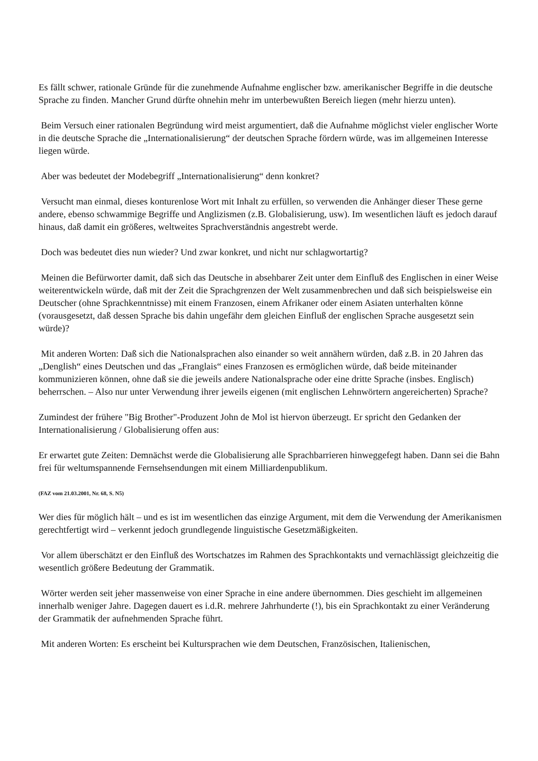Es fällt schwer, rationale Gründe für die zunehmende Aufnahme englischer bzw. amerikanischer Begriffe in die deutsche Sprache zu finden. Mancher Grund dürfte ohnehin mehr im unterbewußten Bereich liegen (mehr hierzu unten).
Beim Versuch einer rationalen Begründung wird meist argumentiert, daß die Aufnahme möglichst vieler englischer Worte in die deutsche Sprache die „Internationalisierung“ der deutschen Sprache fördern würde, was im allgemeinen Interesse liegen würde.
Aber was bedeutet der Modebegriff „Internationalisierung“ denn konkret?
Versucht man einmal, dieses konturenlose Wort mit Inhalt zu erfüllen, so verwenden die Anhänger dieser These gerne andere, ebenso schwammige Begriffe und Anglizismen (z.B. Globalisierung, usw). Im wesentlichen läuft es jedoch darauf hinaus, daß damit ein größeres, weltweites Sprachverständnis angestrebt werde.
Doch was bedeutet dies nun wieder? Und zwar konkret, und nicht nur schlagwortartig?
Meinen die Befürworter damit, daß sich das Deutsche in absehbarer Zeit unter dem Einfluß des Englischen in einer Weise weiterentwickeln würde, daß mit der Zeit die Sprachgrenzen der Welt zusammenbrechen und daß sich beispielsweise ein Deutscher (ohne Sprachkenntnisse) mit einem Franzosen, einem Afrikaner oder einem Asiaten unterhalten könne (vorausgesetzt, daß dessen Sprache bis dahin ungefähr dem gleichen Einfluß der englischen Sprache ausgesetzt sein würde)?
Mit anderen Worten: Daß sich die Nationalsprachen also einander so weit annähern würden, daß z.B. in 20 Jahren das „Denglish“ eines Deutschen und das „Franglais“ eines Franzosen es ermöglichen würde, daß beide miteinander kommunizieren können, ohne daß sie die jeweils andere Nationalsprache oder eine dritte Sprache (insbes. Englisch) beherrschen. – Also nur unter Verwendung ihrer jeweils eigenen (mit englischen Lehnwörtern angereicherten) Sprache?
Zumindest der frühere "Big Brother"-Produzent John de Mol ist hiervon überzeugt. Er spricht den Gedanken der Internationalisierung / Globalisierung offen aus:
Er erwartet gute Zeiten: Demnächst werde die Globalisierung alle Sprachbarrieren hinweggefegt haben. Dann sei die Bahn frei für weltumspannende Fernsehsendungen mit einem Milliardenpublikum.
(FAZ vom 21.03.2001, Nr. 68, S. N5)
Wer dies für möglich hält – und es ist im wesentlichen das einzige Argument, mit dem die Verwendung der Amerikanismen gerechtfertigt wird – verkennt jedoch grundlegende linguistische Gesetzmäßigkeiten.
Vor allem überschätzt er den Einfluß des Wortschatzes im Rahmen des Sprachkontakts und vernachlässigt gleichzeitig die wesentlich größere Bedeutung der Grammatik.
Wörter werden seit jeher massenweise von einer Sprache in eine andere übernommen. Dies geschieht im allgemeinen innerhalb weniger Jahre. Dagegen dauert es i.d.R. mehrere Jahrhunderte (!), bis ein Sprachkontakt zu einer Veränderung der Grammatik der aufnehmenden Sprache führt.
Mit anderen Worten: Es erscheint bei Kultursprachen wie dem Deutschen, Französischen, Italienischen,